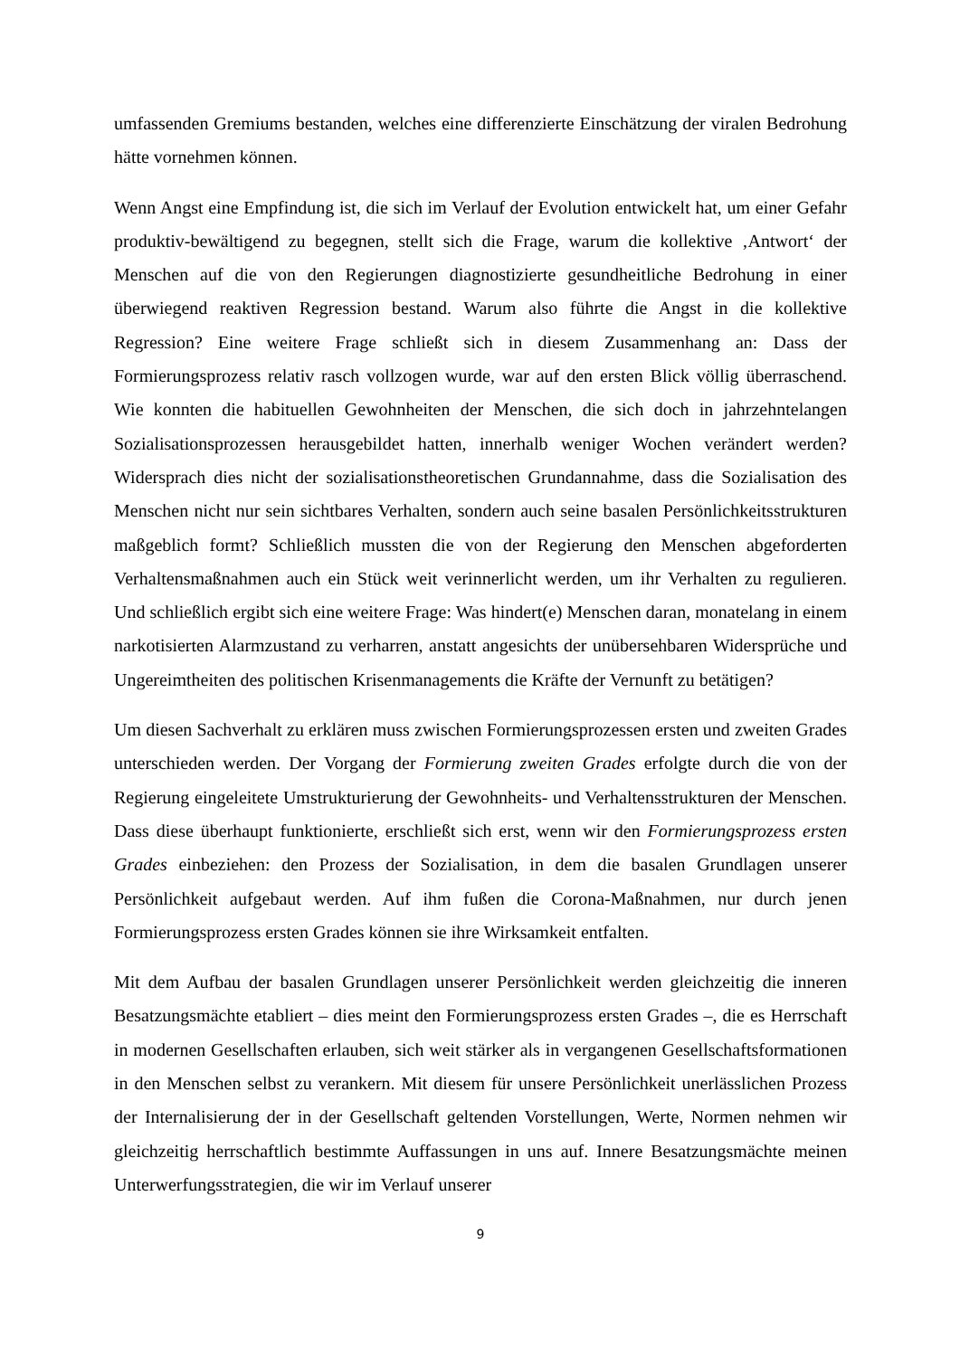umfassenden Gremiums bestanden, welches eine differenzierte Einschätzung der viralen Bedrohung hätte vornehmen können.
Wenn Angst eine Empfindung ist, die sich im Verlauf der Evolution entwickelt hat, um einer Gefahr produktiv-bewältigend zu begegnen, stellt sich die Frage, warum die kollektive ‚Antwort‘ der Menschen auf die von den Regierungen diagnostizierte gesundheitliche Bedrohung in einer überwiegend reaktiven Regression bestand. Warum also führte die Angst in die kollektive Regression? Eine weitere Frage schließt sich in diesem Zusammenhang an: Dass der Formierungsprozess relativ rasch vollzogen wurde, war auf den ersten Blick völlig überraschend. Wie konnten die habituellen Gewohnheiten der Menschen, die sich doch in jahrzehntelangen Sozialisationsprozessen herausgebildet hatten, innerhalb weniger Wochen verändert werden? Widersprach dies nicht der sozialisationstheoretischen Grundannahme, dass die Sozialisation des Menschen nicht nur sein sichtbares Verhalten, sondern auch seine basalen Persönlichkeitsstrukturen maßgeblich formt? Schließlich mussten die von der Regierung den Menschen abgeforderten Verhaltensmaßnahmen auch ein Stück weit verinnerlicht werden, um ihr Verhalten zu regulieren. Und schließlich ergibt sich eine weitere Frage: Was hindert(e) Menschen daran, monatelang in einem narkotisierten Alarmzustand zu verharren, anstatt angesichts der unübersehbaren Widersprüche und Ungereimtheiten des politischen Krisenmanagements die Kräfte der Vernunft zu betätigen?
Um diesen Sachverhalt zu erklären muss zwischen Formierungsprozessen ersten und zweiten Grades unterschieden werden. Der Vorgang der Formierung zweiten Grades erfolgte durch die von der Regierung eingeleitete Umstrukturierung der Gewohnheits- und Verhaltensstrukturen der Menschen. Dass diese überhaupt funktionierte, erschließt sich erst, wenn wir den Formierungsprozess ersten Grades einbeziehen: den Prozess der Sozialisation, in dem die basalen Grundlagen unserer Persönlichkeit aufgebaut werden. Auf ihm fußen die Corona-Maßnahmen, nur durch jenen Formierungsprozess ersten Grades können sie ihre Wirksamkeit entfalten.
Mit dem Aufbau der basalen Grundlagen unserer Persönlichkeit werden gleichzeitig die inneren Besatzungsmächte etabliert – dies meint den Formierungsprozess ersten Grades –, die es Herrschaft in modernen Gesellschaften erlauben, sich weit stärker als in vergangenen Gesellschaftsformationen in den Menschen selbst zu verankern. Mit diesem für unsere Persönlichkeit unerlässlichen Prozess der Internalisierung der in der Gesellschaft geltenden Vorstellungen, Werte, Normen nehmen wir gleichzeitig herrschaftlich bestimmte Auffassungen in uns auf. Innere Besatzungsmächte meinen Unterwerfungsstrategien, die wir im Verlauf unserer
9